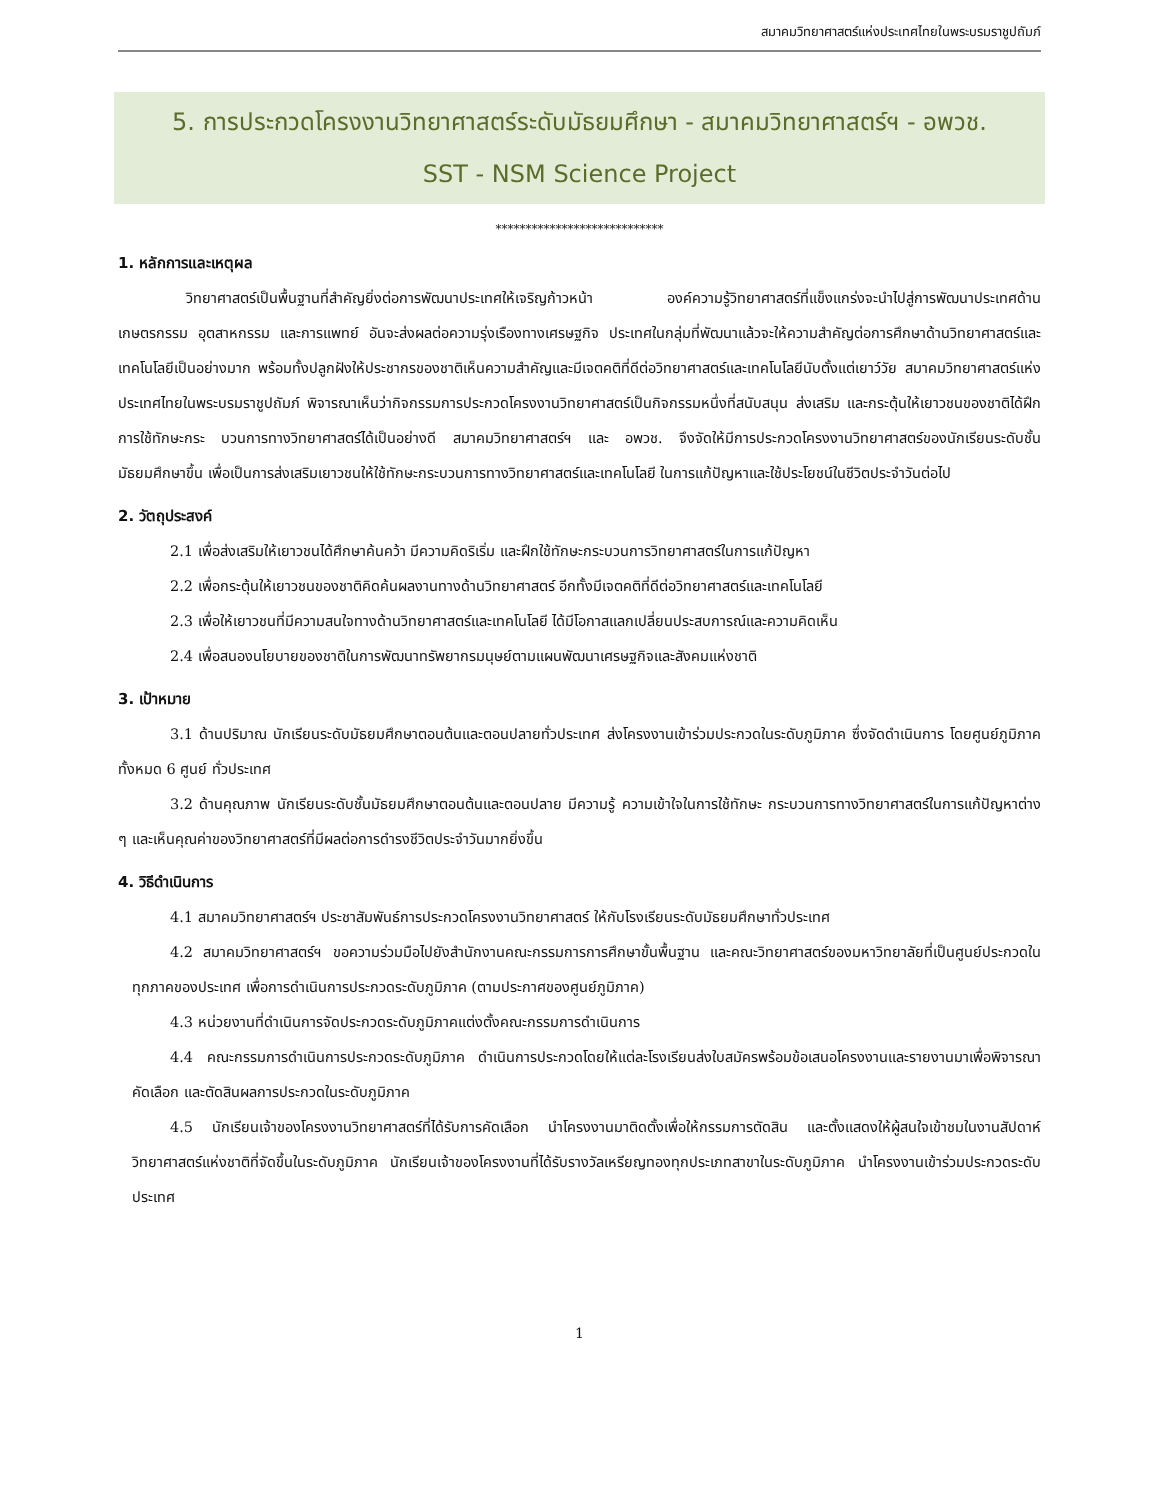สมาคมวิทยาศาสตร์แห่งประเทศไทยในพระบรมราชูปถัมภ์
5. การประกวดโครงงานวิทยาศาสตร์ระดับมัธยมศึกษา - สมาคมวิทยาศาสตร์ฯ - อพวช.
SST - NSM Science Project
****************************
1. หลักการและเหตุผล
วิทยาศาสตร์เป็นพื้นฐานที่สำคัญยิ่งต่อการพัฒนาประเทศให้เจริญก้าวหน้า องค์ความรู้วิทยาศาสตร์ที่แข็งแกร่งจะนำไปสู่การพัฒนาประเทศด้านเกษตรกรรม อุตสาหกรรม และการแพทย์ อันจะส่งผลต่อความรุ่งเรืองทางเศรษฐกิจ ประเทศในกลุ่มที่พัฒนาแล้วจะให้ความสำคัญต่อการศึกษาด้านวิทยาศาสตร์และเทคโนโลยีเป็นอย่างมาก พร้อมทั้งปลูกฝังให้ประชากรของชาติเห็นความสำคัญและมีเจตคติที่ดีต่อวิทยาศาสตร์และเทคโนโลยีนับตั้งแต่เยาว์วัย สมาคมวิทยาศาสตร์แห่งประเทศไทยในพระบรมราชูปถัมภ์ พิจารณาเห็นว่ากิจกรรมการประกวดโครงงานวิทยาศาสตร์เป็นกิจกรรมหนึ่งที่สนับสนุน ส่งเสริม และกระตุ้นให้เยาวชนของชาติได้ฝึกการใช้ทักษะกระ บวนการทางวิทยาศาสตร์ได้เป็นอย่างดี สมาคมวิทยาศาสตร์ฯ และ อพวช. จึงจัดให้มีการประกวดโครงงานวิทยาศาสตร์ของนักเรียนระดับชั้นมัธยมศึกษาขึ้น เพื่อเป็นการส่งเสริมเยาวชนให้ใช้ทักษะกระบวนการทางวิทยาศาสตร์และเทคโนโลยี ในการแก้ปัญหาและใช้ประโยชน์ในชีวิตประจำวันต่อไป
2. วัตถุประสงค์
2.1 เพื่อส่งเสริมให้เยาวชนได้ศึกษาค้นคว้า มีความคิดริเริ่ม และฝึกใช้ทักษะกระบวนการวิทยาศาสตร์ในการแก้ปัญหา
2.2 เพื่อกระตุ้นให้เยาวชนของชาติคิดค้นผลงานทางด้านวิทยาศาสตร์ อีกทั้งมีเจตคติที่ดีต่อวิทยาศาสตร์และเทคโนโลยี
2.3 เพื่อให้เยาวชนที่มีความสนใจทางด้านวิทยาศาสตร์และเทคโนโลยี ได้มีโอกาสแลกเปลี่ยนประสบการณ์และความคิดเห็น
2.4 เพื่อสนองนโยบายของชาติในการพัฒนาทรัพยากรมนุษย์ตามแผนพัฒนาเศรษฐกิจและสังคมแห่งชาติ
3. เป้าหมาย
3.1 ด้านปริมาณ นักเรียนระดับมัธยมศึกษาตอนต้นและตอนปลายทั่วประเทศ ส่งโครงงานเข้าร่วมประกวดในระดับภูมิภาค ซึ่งจัดดำเนินการ โดยศูนย์ภูมิภาคทั้งหมด 6 ศูนย์ ทั่วประเทศ
3.2 ด้านคุณภาพ นักเรียนระดับชั้นมัธยมศึกษาตอนต้นและตอนปลาย มีความรู้ ความเข้าใจในการใช้ทักษะ กระบวนการทางวิทยาศาสตร์ในการแก้ปัญหาต่าง ๆ และเห็นคุณค่าของวิทยาศาสตร์ที่มีผลต่อการดำรงชีวิตประจำวันมากยิ่งขึ้น
4. วิธีดำเนินการ
4.1 สมาคมวิทยาศาสตร์ฯ ประชาสัมพันธ์การประกวดโครงงานวิทยาศาสตร์ ให้กับโรงเรียนระดับมัธยมศึกษาทั่วประเทศ
4.2 สมาคมวิทยาศาสตร์ฯ ขอความร่วมมือไปยังสำนักงานคณะกรรมการการศึกษาขั้นพื้นฐาน และคณะวิทยาศาสตร์ของมหาวิทยาลัยที่เป็นศูนย์ประกวดในทุกภาคของประเทศ เพื่อการดำเนินการประกวดระดับภูมิภาค (ตามประกาศของศูนย์ภูมิภาค)
4.3 หน่วยงานที่ดำเนินการจัดประกวดระดับภูมิภาคแต่งตั้งคณะกรรมการดำเนินการ
4.4 คณะกรรมการดำเนินการประกวดระดับภูมิภาค ดำเนินการประกวดโดยให้แต่ละโรงเรียนส่งใบสมัครพร้อมข้อเสนอโครงงานและรายงานมาเพื่อพิจารณาคัดเลือก และตัดสินผลการประกวดในระดับภูมิภาค
4.5 นักเรียนเจ้าของโครงงานวิทยาศาสตร์ที่ได้รับการคัดเลือก นำโครงงานมาติดตั้งเพื่อให้กรรมการตัดสิน และตั้งแสดงให้ผู้สนใจเข้าชมในงานสัปดาห์วิทยาศาสตร์แห่งชาติที่จัดขึ้นในระดับภูมิภาค นักเรียนเจ้าของโครงงานที่ได้รับรางวัลเหรียญทองทุกประเภทสาขาในระดับภูมิภาค นำโครงงานเข้าร่วมประกวดระดับประเทศ
1